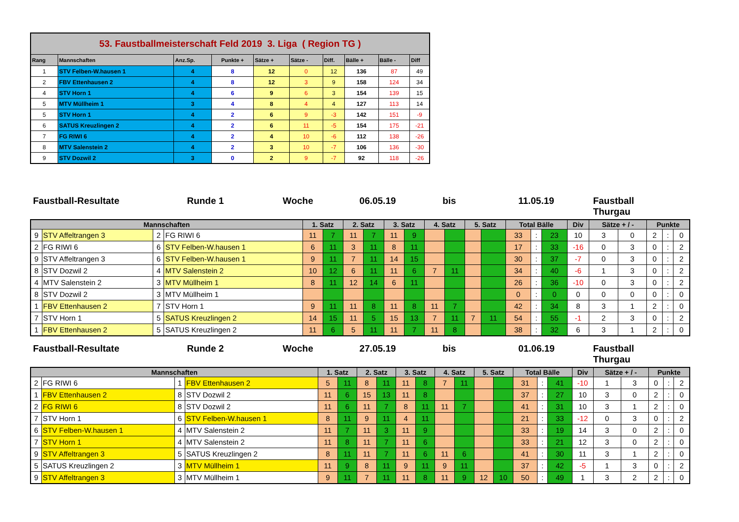| 53. Faustballmeisterschaft Feld 2019 3. Liga ( Region TG ) | | | | | | | | | |
| Rang | Mannschaften | Anz.Sp. | Punkte + | Sätze + | Sätze - | Diff. | Bälle + | Bälle - | Diff |
| 1 | STV Felben-W.hausen 1 | 4 | 8 | 12 | 0 | 12 | 136 | 87 | 49 |
| 2 | FBV Ettenhausen 2 | 4 | 8 | 12 | 3 | 9 | 158 | 124 | 34 |
| 4 | STV Horn 1 | 4 | 6 | 9 | 6 | 3 | 154 | 139 | 15 |
| 5 | MTV Müllheim 1 | 3 | 4 | 8 | 4 | 4 | 127 | 113 | 14 |
| 5 | STV Horn 1 | 4 | 2 | 6 | 9 | -3 | 142 | 151 | -9 |
| 6 | SATUS Kreuzlingen 2 | 4 | 2 | 6 | 11 | -5 | 154 | 175 | -21 |
| 7 | FG RIWI 6 | 4 | 2 | 4 | 10 | -6 | 112 | 138 | -26 |
| 8 | MTV Salenstein 2 | 4 | 2 | 3 | 10 | -7 | 106 | 136 | -30 |
| 9 | STV Dozwil 2 | 3 | 0 | 2 | 9 | -7 | 92 | 118 | -26 |
Faustball-Resultate Runde 1 Woche 06.05.19 bis 11.05.19 Faustball Thurgau
| Mannschaften | | | | 1. Satz | | 2. Satz | | 3. Satz | | 4. Satz | | 5. Satz | | Total Bälle | | | Div | Sätze + / - | | Punkte | | |
| --- | --- | --- | --- | --- | --- | --- | --- | --- | --- | --- | --- | --- | --- | --- | --- | --- | --- | --- | --- | --- | --- | --- |
| 9 | STV Affeltrangen 3 | 2 | FG RIWI 6 | 11 | 7 | 11 | 7 | 11 | 9 | | | | | 33 | : | 23 | 10 | 3 | 0 | 2 | : | 0 |
| 2 | FG RIWI 6 | 6 | STV Felben-W.hausen 1 | 6 | 11 | 3 | 11 | 8 | 11 | | | | | 17 | : | 33 | -16 | 0 | 3 | 0 | : | 2 |
| 9 | STV Affeltrangen 3 | 6 | STV Felben-W.hausen 1 | 9 | 11 | 7 | 11 | 14 | 15 | | | | | 30 | : | 37 | -7 | 0 | 3 | 0 | : | 2 |
| 8 | STV Dozwil 2 | 4 | MTV Salenstein 2 | 10 | 12 | 6 | 11 | 11 | 6 | 7 | 11 | | | 34 | : | 40 | -6 | 1 | 3 | 0 | : | 2 |
| 4 | MTV Salenstein 2 | 3 | MTV Müllheim 1 | 8 | 11 | 12 | 14 | 6 | 11 | | | | | 26 | : | 36 | -10 | 0 | 3 | 0 | : | 2 |
| 8 | STV Dozwil 2 | 3 | MTV Müllheim 1 | | | | | | | | | | | 0 | : | 0 | 0 | 0 | 0 | 0 | : | 0 |
| 1 | FBV Ettenhausen 2 | 7 | STV Horn 1 | 9 | 11 | 11 | 8 | 11 | 8 | 11 | 7 | | | 42 | : | 34 | 8 | 3 | 1 | 2 | : | 0 |
| 7 | STV Horn 1 | 5 | SATUS Kreuzlingen 2 | 14 | 15 | 11 | 5 | 15 | 13 | 7 | 11 | 7 | 11 | 54 | : | 55 | -1 | 2 | 3 | 0 | : | 2 |
| 1 | FBV Ettenhausen 2 | 5 | SATUS Kreuzlingen 2 | 11 | 6 | 5 | 11 | 11 | 7 | 11 | 8 | | | 38 | : | 32 | 6 | 3 | 1 | 2 | : | 0 |
Faustball-Resultate Runde 2 Woche 27.05.19 bis 01.06.19 Faustball Thurgau
| Mannschaften | | | | 1. Satz | | 2. Satz | | 3. Satz | | 4. Satz | | 5. Satz | | Total Bälle | | | Div | Sätze + / - | | Punkte | | |
| --- | --- | --- | --- | --- | --- | --- | --- | --- | --- | --- | --- | --- | --- | --- | --- | --- | --- | --- | --- | --- | --- | --- |
| 2 | FG RIWI 6 | 1 | FBV Ettenhausen 2 | 5 | 11 | 8 | 11 | 11 | 8 | 7 | 11 | | | 31 | : | 41 | -10 | 1 | 3 | 0 | : | 2 |
| 1 | FBV Ettenhausen 2 | 8 | STV Dozwil 2 | 11 | 6 | 15 | 13 | 11 | 8 | | | | | 37 | : | 27 | 10 | 3 | 0 | 2 | : | 0 |
| 2 | FG RIWI 6 | 8 | STV Dozwil 2 | 11 | 6 | 11 | 7 | 8 | 11 | 11 | 7 | | | 41 | : | 31 | 10 | 3 | 1 | 2 | : | 0 |
| 7 | STV Horn 1 | 6 | STV Felben-W.hausen 1 | 8 | 11 | 9 | 11 | 4 | 11 | | | | | 21 | : | 33 | -12 | 0 | 3 | 0 | : | 2 |
| 6 | STV Felben-W.hausen 1 | 4 | MTV Salenstein 2 | 11 | 7 | 11 | 3 | 11 | 9 | | | | | 33 | : | 19 | 14 | 3 | 0 | 2 | : | 0 |
| 7 | STV Horn 1 | 4 | MTV Salenstein 2 | 11 | 8 | 11 | 7 | 11 | 6 | | | | | 33 | : | 21 | 12 | 3 | 0 | 2 | : | 0 |
| 9 | STV Affeltrangen 3 | 5 | SATUS Kreuzlingen 2 | 8 | 11 | 11 | 7 | 11 | 6 | 11 | 6 | | | 41 | : | 30 | 11 | 3 | 1 | 2 | : | 0 |
| 5 | SATUS Kreuzlingen 2 | 3 | MTV Müllheim 1 | 11 | 9 | 8 | 11 | 9 | 11 | 9 | 11 | | | 37 | : | 42 | -5 | 1 | 3 | 0 | : | 2 |
| 9 | STV Affeltrangen 3 | 3 | MTV Müllheim 1 | 9 | 11 | 7 | 11 | 11 | 8 | 11 | 9 | 12 | 10 | 50 | : | 49 | 1 | 3 | 2 | 2 | : | 0 |